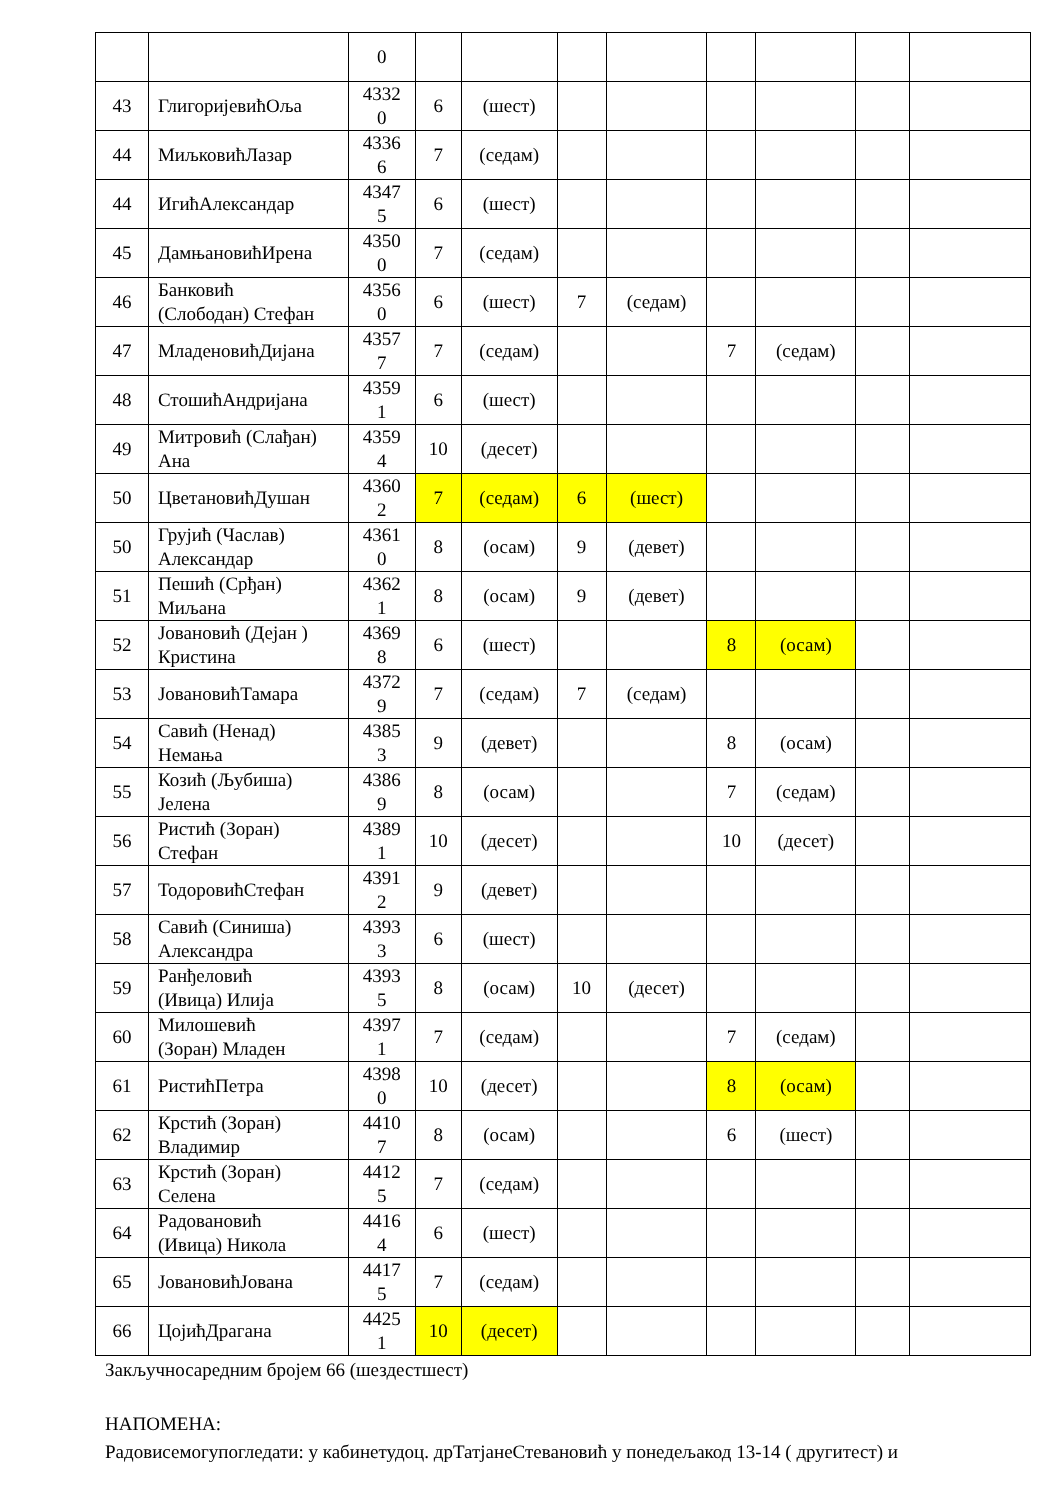| | | 0 | | | | | | | | |
| 43 | ГлигоријевићОља | 4332 0 | 6 | (шест) | | | | | | |
| 44 | МиљковићЛазар | 4336 6 | 7 | (седам) | | | | | | |
| 44 | ИгићАлександар | 4347 5 | 6 | (шест) | | | | | | |
| 45 | ДамњановићИрена | 4350 0 | 7 | (седам) | | | | | | |
| 46 | Банковић (Слободан) Стефан | 4356 0 | 6 | (шест) | 7 | (седам) | | | | |
| 47 | МладеновићДијана | 4357 7 | 7 | (седам) | | | 7 | (седам) | | |
| 48 | СтошићАндријана | 4359 1 | 6 | (шест) | | | | | | |
| 49 | Митровић (Слађан) Ана | 4359 4 | 10 | (десет) | | | | | | |
| 50 | ЦветановићДушан | 4360 2 | 7 | (седам) | 6 | (шест) | | | | |
| 50 | Грујић (Часлав) Александар | 4361 0 | 8 | (осам) | 9 | (девет) | | | | |
| 51 | Пешић (Срђан) Миљана | 4362 1 | 8 | (осам) | 9 | (девет) | | | | |
| 52 | Јовановић (Дејан ) Кристина | 4369 8 | 6 | (шест) | | | 8 | (осам) | | |
| 53 | ЈовановићТамара | 4372 9 | 7 | (седам) | 7 | (седам) | | | | |
| 54 | Савић (Ненад) Немања | 4385 3 | 9 | (девет) | | | 8 | (осам) | | |
| 55 | Козић (Љубиша) Јелена | 4386 9 | 8 | (осам) | | | 7 | (седам) | | |
| 56 | Ристић (Зоран) Стефан | 4389 1 | 10 | (десет) | | | 10 | (десет) | | |
| 57 | ТодоровићСтефан | 4391 2 | 9 | (девет) | | | | | | |
| 58 | Савић (Синиша) Александра | 4393 3 | 6 | (шест) | | | | | | |
| 59 | Ранђеловић (Ивица) Илија | 4393 5 | 8 | (осам) | 10 | (десет) | | | | |
| 60 | Милошевић (Зоран) Младен | 4397 1 | 7 | (седам) | | | 7 | (седам) | | |
| 61 | РистићПетра | 4398 0 | 10 | (десет) | | | 8 | (осам) | | |
| 62 | Крстић (Зоран) Владимир | 4410 7 | 8 | (осам) | | | 6 | (шест) | | |
| 63 | Крстић (Зоран) Селена | 4412 5 | 7 | (седам) | | | | | | |
| 64 | Радовановић (Ивица) Никола | 4416 4 | 6 | (шест) | | | | | | |
| 65 | ЈовановићЈована | 4417 5 | 7 | (седам) | | | | | | |
| 66 | ЦојићДрагана | 4425 1 | 10 | (десет) | | | | | | |
Закључносаредним бројем 66 (шездестшест)
НАПОМЕНА:
Радовисемогупогледати: у кабинетудоц. дрТатјанеСтевановић у понедељакод 13-14 ( другитест) и